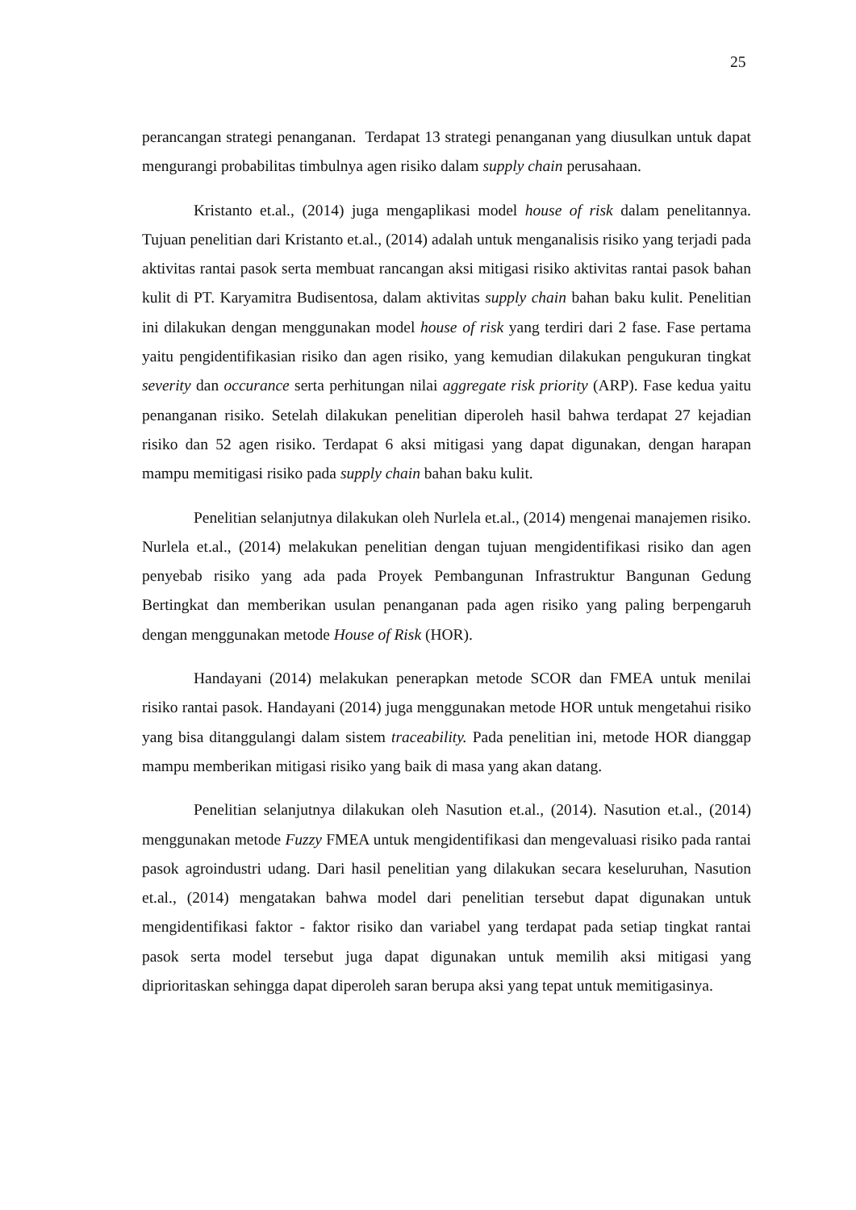25
perancangan strategi penanganan. Terdapat 13 strategi penanganan yang diusulkan untuk dapat mengurangi probabilitas timbulnya agen risiko dalam supply chain perusahaan.
Kristanto et.al., (2014) juga mengaplikasi model house of risk dalam penelitannya. Tujuan penelitian dari Kristanto et.al., (2014) adalah untuk menganalisis risiko yang terjadi pada aktivitas rantai pasok serta membuat rancangan aksi mitigasi risiko aktivitas rantai pasok bahan kulit di PT. Karyamitra Budisentosa, dalam aktivitas supply chain bahan baku kulit. Penelitian ini dilakukan dengan menggunakan model house of risk yang terdiri dari 2 fase. Fase pertama yaitu pengidentifikasian risiko dan agen risiko, yang kemudian dilakukan pengukuran tingkat severity dan occurance serta perhitungan nilai aggregate risk priority (ARP). Fase kedua yaitu penanganan risiko. Setelah dilakukan penelitian diperoleh hasil bahwa terdapat 27 kejadian risiko dan 52 agen risiko. Terdapat 6 aksi mitigasi yang dapat digunakan, dengan harapan mampu memitigasi risiko pada supply chain bahan baku kulit.
Penelitian selanjutnya dilakukan oleh Nurlela et.al., (2014) mengenai manajemen risiko. Nurlela et.al., (2014) melakukan penelitian dengan tujuan mengidentifikasi risiko dan agen penyebab risiko yang ada pada Proyek Pembangunan Infrastruktur Bangunan Gedung Bertingkat dan memberikan usulan penanganan pada agen risiko yang paling berpengaruh dengan menggunakan metode House of Risk (HOR).
Handayani (2014) melakukan penerapkan metode SCOR dan FMEA untuk menilai risiko rantai pasok. Handayani (2014) juga menggunakan metode HOR untuk mengetahui risiko yang bisa ditanggulangi dalam sistem traceability. Pada penelitian ini, metode HOR dianggap mampu memberikan mitigasi risiko yang baik di masa yang akan datang.
Penelitian selanjutnya dilakukan oleh Nasution et.al., (2014). Nasution et.al., (2014) menggunakan metode Fuzzy FMEA untuk mengidentifikasi dan mengevaluasi risiko pada rantai pasok agroindustri udang. Dari hasil penelitian yang dilakukan secara keseluruhan, Nasution et.al., (2014) mengatakan bahwa model dari penelitian tersebut dapat digunakan untuk mengidentifikasi faktor - faktor risiko dan variabel yang terdapat pada setiap tingkat rantai pasok serta model tersebut juga dapat digunakan untuk memilih aksi mitigasi yang diprioritaskan sehingga dapat diperoleh saran berupa aksi yang tepat untuk memitigasinya.